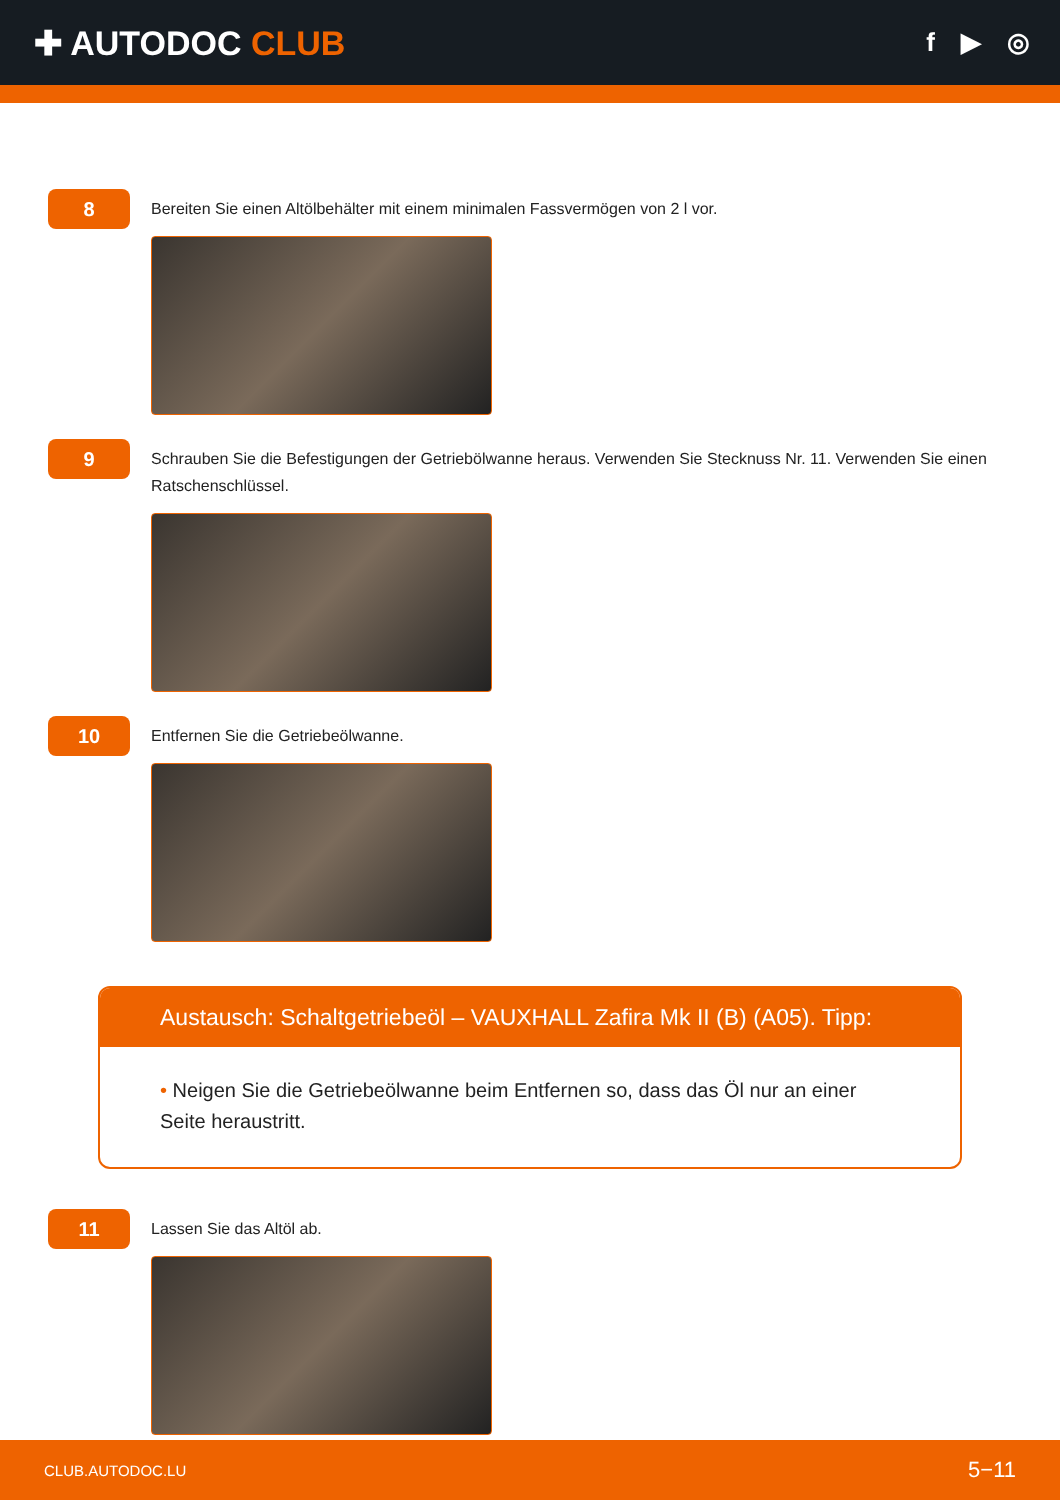✚ AUTODOC CLUB
f ▶ ◎
8
Bereiten Sie einen Altölbehälter mit einem minimalen Fassvermögen von 2 l vor.
9
Schrauben Sie die Befestigungen der Getriebölwanne heraus. Verwenden Sie Stecknuss Nr. 11. Verwenden Sie einen Ratschenschlüssel.
10
Entfernen Sie die Getriebeölwanne.
Austausch: Schaltgetriebeöl – VAUXHALL Zafira Mk II (B) (A05). Tipp:
• Neigen Sie die Getriebeölwanne beim Entfernen so, dass das Öl nur an einer Seite heraustritt.
11
Lassen Sie das Altöl ab.
CLUB.AUTODOC.LU 5−11